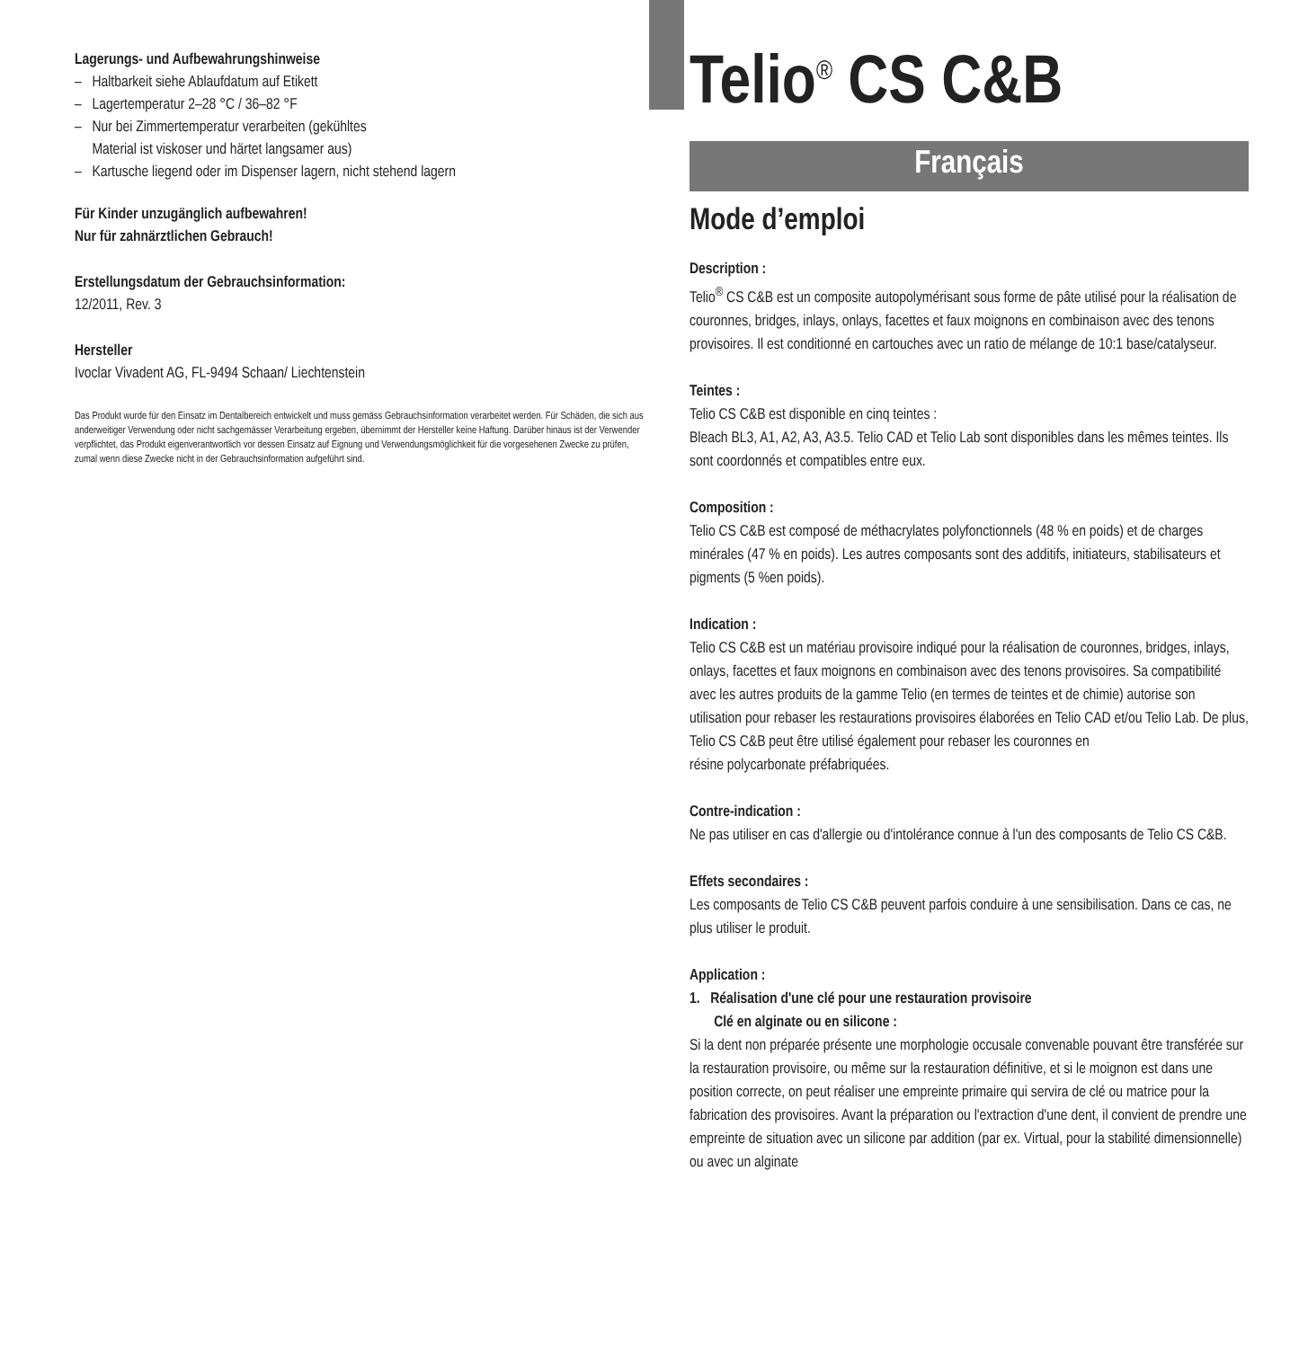Lagerungs- und Aufbewahrungshinweise
– Haltbarkeit siehe Ablaufdatum auf Etikett
– Lagertemperatur 2–28 °C / 36–82 °F
– Nur bei Zimmertemperatur verarbeiten (gekühltes
Material ist viskoser und härtet langsamer aus)
– Kartusche liegend oder im Dispenser lagern, nicht stehend lagern
Für Kinder unzugänglich aufbewahren!
Nur für zahnärztlichen Gebrauch!
Erstellungsdatum der Gebrauchsinformation:
12/2011, Rev. 3
Hersteller
Ivoclar Vivadent AG, FL-9494 Schaan/ Liechtenstein
Das Produkt wurde für den Einsatz im Dentalbereich entwickelt und muss gemäss Gebrauchsinformation verarbeitet werden. Für Schäden, die sich aus anderweitiger Verwendung oder nicht sachgemässer Verarbeitung ergeben, übernimmt der Hersteller keine Haftung. Darüber hinaus ist der Verwender verpflichtet, das Produkt eigenverantwortlich vor dessen Einsatz auf Eignung und Verwendungsmöglichkeit für die vorgesehenen Zwecke zu prüfen, zumal wenn diese Zwecke nicht in der Gebrauchsinformation aufgeführt sind.
Telio<sup>®</sup> CS C&B
Français
Mode d’emploi
Description :
Telio<sup>®</sup> CS C&B est un composite autopolymérisant sous forme de pâte utilisé pour la réalisation de couronnes, bridges, inlays, onlays, facettes et faux moignons en combinaison avec des tenons provisoires. Il est conditionné en cartouches avec un ratio de mélange de 10:1 base/catalyseur.
Teintes :
Telio CS C&B est disponible en cinq teintes :
Bleach BL3, A1, A2, A3, A3.5. Telio CAD et Telio Lab sont disponibles dans les mêmes teintes. Ils sont coordonnés et compatibles entre eux.
Composition :
Telio CS C&B est composé de méthacrylates polyfonctionnels (48 % en poids) et de charges minérales (47 % en poids). Les autres composants sont des additifs, initiateurs, stabilisateurs et pigments (5 %en poids).
Indication :
Telio CS C&B est un matériau provisoire indiqué pour la réalisation de couronnes, bridges, inlays, onlays, facettes et faux moignons en combinaison avec des tenons provisoires. Sa compatibilité avec les autres produits de la gamme Telio (en termes de teintes et de chimie) autorise son utilisation pour rebaser les restaurations provisoires élaborées en Telio CAD et/ou Telio Lab. De plus, Telio CS C&B peut être utilisé également pour rebaser les couronnes en
résine polycarbonate préfabriquées.
Contre-indication :
Ne pas utiliser en cas d'allergie ou d'intolérance connue à l'un des composants de Telio CS C&B.
Effets secondaires :
Les composants de Telio CS C&B peuvent parfois conduire à une sensibilisation. Dans ce cas, ne plus utiliser le produit.
Application :
1. Réalisation d'une clé pour une restauration provisoire
Clé en alginate ou en silicone :
Si la dent non préparée présente une morphologie occusale convenable pouvant être transférée sur la restauration provisoire, ou même sur la restauration définitive, et si le moignon est dans une position correcte, on peut réaliser une empreinte primaire qui servira de clé ou matrice pour la fabrication des provisoires. Avant la préparation ou l'extraction d'une dent, il convient de prendre une empreinte de situation avec un silicone par addition (par ex. Virtual, pour la stabilité dimensionnelle) ou avec un alginate